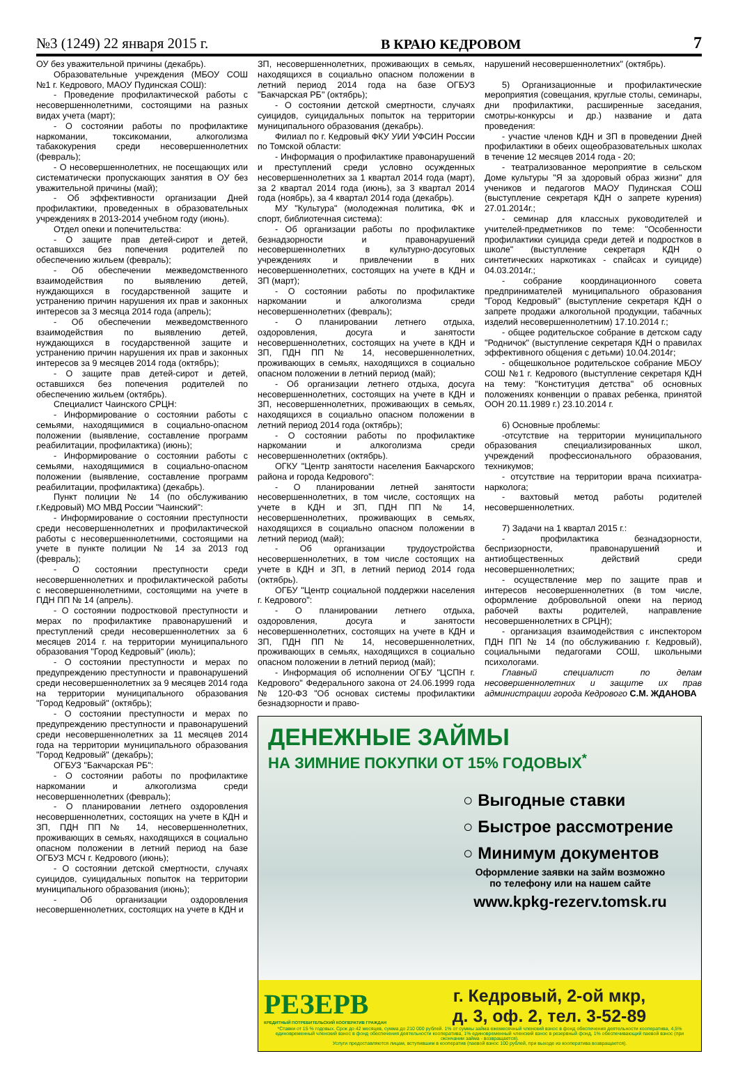№3 (1249) 22 января 2015 г. В КРАЮ КЕДРОВОМ 7
ОУ без уважительной причины (декабрь).
Образовательные учреждения (МБОУ СОШ №1 г. Кедрового, МАОУ Пудинская СОШ):
- Проведение профилактической работы с несовершеннолетними, состоящими на разных видах учета (март);
- О состоянии работы по профилактике наркомании, токсикомании, алкоголизма табакокурения среди несовершеннолетних (февраль);
- О несовершеннолетних, не посещающих или систематически пропускающих занятия в ОУ без уважительной причины (май);
- Об эффективности организации Дней профилактики, проведенных в образовательных учреждениях в 2013-2014 учебном году (июнь).
Отдел опеки и попечительства:
- О защите прав детей-сирот и детей, оставшихся без попечения родителей по обеспечению жильем (февраль);
- Об обеспечении межведомственного взаимодействия по выявлению детей, нуждающихся в государственной защите и устранению причин нарушения их прав и законных интересов за 3 месяца 2014 года (апрель);
- Об обеспечении межведомственного взаимодействия по выявлению детей, нуждающихся в государственной защите и устранению причин нарушения их прав и законных интересов за 9 месяцев 2014 года (октябрь);
- О защите прав детей-сирот и детей, оставшихся без попечения родителей по обеспечению жильем (октябрь).
Специалист Чаинского СРЦН:
- Информирование о состоянии работы с семьями, находящимися в социально-опасном положении (выявление, составление программ реабилитации, профилактика) (июнь);
- Информирование о состоянии работы с семьями, находящимися в социально-опасном положении (выявление, составление программ реабилитации, профилактика) (декабрь).
Пункт полиции № 14 (по обслуживанию г.Кедровый) МО МВД России "Чаинский":
- Информирование о состоянии преступности среди несовершеннолетних и профилактической работы с несовершеннолетними, состоящими на учете в пункте полиции № 14 за 2013 год (февраль);
- О состоянии преступности среди несовершеннолетних и профилактической работы с несовершеннолетними, состоящими на учете в ПДН ПП № 14 (апрель).
- О состоянии подростковой преступности и мерах по профилактике правонарушений и преступлений среди несовершеннолетних за 6 месяцев 2014 г. на территории муниципального образования "Город Кедровый" (июль);
- О состоянии преступности и мерах по предупреждению преступности и правонарушений среди несовершеннолетних за 9 месяцев 2014 года на территории муниципального образования "Город Кедровый" (октябрь);
- О состоянии преступности и мерах по предупреждению преступности и правонарушений среди несовершеннолетних за 11 месяцев 2014 года на территории муниципального образования "Город Кедровый" (декабрь);
ОГБУЗ "Бакчарская РБ":
- О состоянии работы по профилактике наркомании и алкоголизма среди несовершеннолетних (февраль);
- О планировании летнего оздоровления несовершеннолетних, состоящих на учете в КДН и ЗП, ПДН ПП № 14, несовершеннолетних, проживающих в семьях, находящихся в социально опасном положении в летний период на базе ОГБУЗ МСЧ г. Кедрового (июнь);
- О состоянии детской смертности, случаях суицидов, суицидальных попыток на территории муниципального образования (июнь);
- Об организации оздоровления несовершеннолетних, состоящих на учете в КДН и
ЗП, несовершеннолетних, проживающих в семьях, находящихся в социально опасном положении в летний период 2014 года на базе ОГБУЗ "Бакчарская РБ" (октябрь);
- О состоянии детской смертности, случаях суицидов, суицидальных попыток на территории муниципального образования (декабрь).
Филиал по г. Кедровый ФКУ УИИ УФСИН России по Томской области:
- Информация о профилактике правонарушений и преступлений среди условно осужденных несовершеннолетних за 1 квартал 2014 года (март), за 2 квартал 2014 года (июнь), за 3 квартал 2014 года (ноябрь), за 4 квартал 2014 года (декабрь).
МУ "Культура" (молодежная политика, ФК и спорт, библиотечная система):
- Об организации работы по профилактике безнадзорности и правонарушений несовершеннолетних в культурно-досуговых учреждениях и привлечении в них несовершеннолетних, состоящих на учете в КДН и ЗП (март);
- О состоянии работы по профилактике наркомании и алкоголизма среди несовершеннолетних (февраль);
- О планировании летнего отдыха, оздоровления, досуга и занятости несовершеннолетних, состоящих на учете в КДН и ЗП, ПДН ПП № 14, несовершеннолетних, проживающих в семьях, находящихся в социально опасном положении в летний период (май);
- Об организации летнего отдыха, досуга несовершеннолетних, состоящих на учете в КДН и ЗП, несовершеннолетних, проживающих в семьях, находящихся в социально опасном положении в летний период 2014 года (октябрь);
- О состоянии работы по профилактике наркомании и алкоголизма среди несовершеннолетних (октябрь).
ОГКУ "Центр занятости населения Бакчарского района и города Кедрового":
- О планировании летней занятости несовершеннолетних, в том числе, состоящих на учете в КДН и ЗП, ПДН ПП № 14, несовершеннолетних, проживающих в семьях, находящихся в социально опасном положении в летний период (май);
- Об организации трудоустройства несовершеннолетних, в том числе состоящих на учете в КДН и ЗП, в летний период 2014 года (октябрь).
ОГБУ "Центр социальной поддержки населения г. Кедрового":
- О планировании летнего отдыха, оздоровления, досуга и занятости несовершеннолетних, состоящих на учете в КДН и ЗП, ПДН ПП № 14, несовершеннолетних, проживающих в семьях, находящихся в социально опасном положении в летний период (май);
- Информация об исполнении ОГБУ "ЦСПН г. Кедрового" Федерального закона от 24.06.1999 года № 120-ФЗ "Об основах системы профилактики безнадзорности и право-
нарушений несовершеннолетних" (октябрь).
5) Организационные и профилактические мероприятия (совещания, круглые столы, семинары, дни профилактики, расширенные заседания, смотры-конкурсы и др.) название и дата проведения:
- участие членов КДН и ЗП в проведении Дней профилактики в обеих ощеобразовательных школах в течение 12 месяцев 2014 года - 20;
- театрализованное мероприятие в сельском Доме культуры "Я за здоровый образ жизни" для учеников и педагогов МАОУ Пудинская СОШ (выступление секретаря КДН о запрете курения) 27.01.2014г.;
- семинар для классных руководителей и учителей-предметников по теме: "Особенности профилактики суицида среди детей и подростков в школе" (выступление секретаря КДН о синтетических наркотиках - спайсах и суициде) 04.03.2014г.;
- собрание координационного совета предпринимателей муниципального образования "Город Кедровый" (выступление секретаря КДН о запрете продажи алкогольной продукции, табачных изделий несовершеннолетним) 17.10.2014 г.;
- общее родительское собрание в детском саду "Родничок" (выступление секретаря КДН о правилах эффективного общения с детьми) 10.04.2014г;
- общешкольное родительское собрание МБОУ СОШ №1 г. Кедрового (выступление секретаря КДН на тему: "Конституция детства" об основных положениях конвенции о правах ребенка, принятой ООН 20.11.1989 г.) 23.10.2014 г.
6) Основные проблемы:
-отсутствие на территории муниципального образования специализированных школ, учреждений профессионального образования, техникумов;
- отсутствие на территории врача психиатра-нарколога;
- вахтовый метод работы родителей несовершеннолетних.
7) Задачи на 1 квартал 2015 г.:
- профилактика безнадзорности, беспризорности, правонарушений и антиобщественных действий среди несовершеннолетних;
- осуществление мер по защите прав и интересов несовершеннолетних (в том числе, оформление добровольной опеки на период рабочей вахты родителей, направление несовершеннолетних в СРЦН);
- организация взаимодействия с инспектором ПДН ПП № 14 (по обслуживанию г. Кедровый), социальными педагогами СОШ, школьными психологами.
Главный специалист по делам несовершеннолетних и защите их прав администрации города Кедрового С.М. ЖДАНОВА
ДЕНЕЖНЫЕ ЗАЙМЫ
НА ЗИМНИЕ ПОКУПКИ ОТ 15% ГОДОВЫХ<sup>*</sup>
○ Выгодные ставки
○ Быстрое рассмотрение
○ Минимум документов
Оформление заявки на займ возможно
по телефону или на нашем сайте
www.kpkg-rezerv.tomsk.ru
РЕЗЕРВ
КРЕДИТНЫЙ ПОТРЕБИТЕЛЬСКИЙ КООПЕРАТИВ ГРАЖДАН
г. Кедровый, 2-ой мкр,
д. 3, оф. 2, тел. 3-52-89
*Ставки от 15 % годовых. Срок до 42 месяцев, сумма до 210 000 рублей. 1% от суммы займа ежемесячный членский взнос в фонд обеспечения деятельности кооператива, 4,5% единовременный членский взнос в фонд обеспечения деятельности кооператива, 1% единовременный членский взнос в резервный фонд, 1% обеспечивающий паевой взнос (при окончании займа - возвращается).
Услуги предоставляются лицам, вступившим в кооператив (паевой взнос 100 рублей, при выходе из кооператива возвращается).